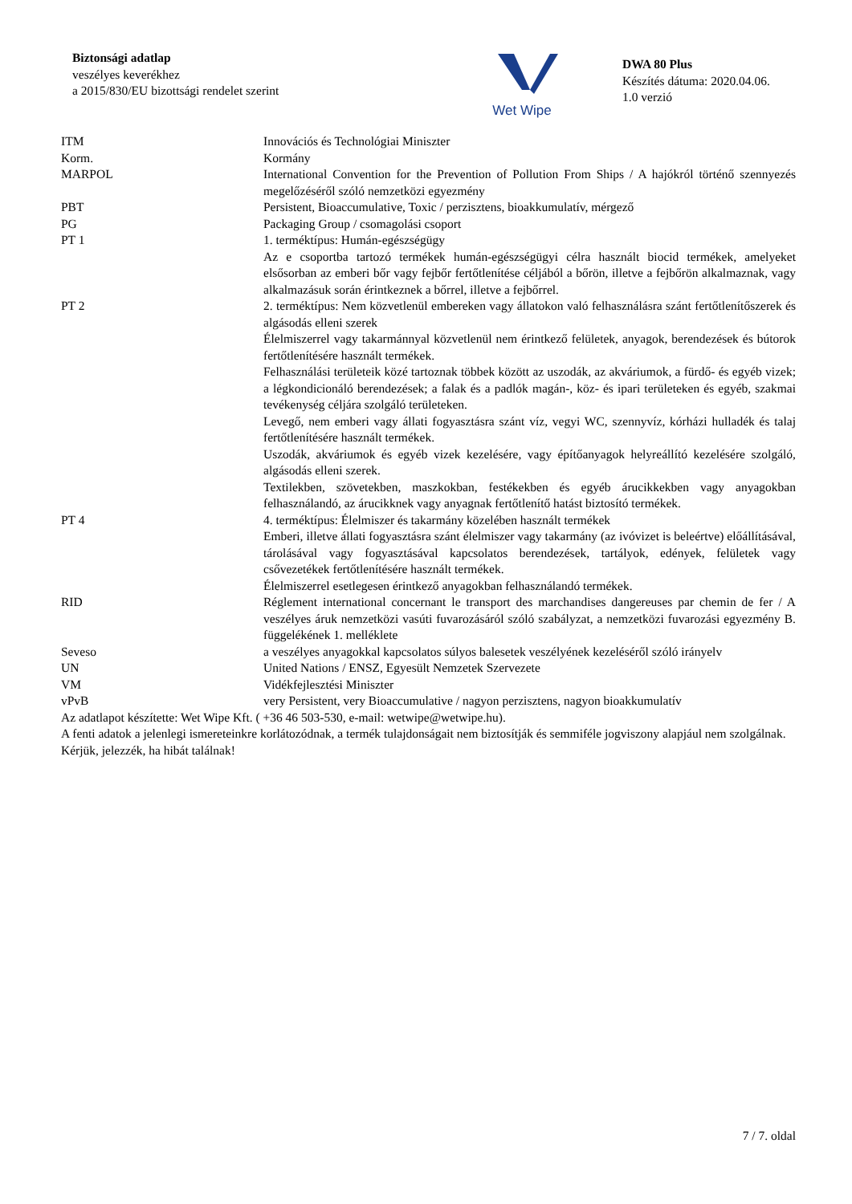Biztonsági adatlap
veszélyes keverékhez
a 2015/830/EU bizottsági rendelet szerint
Wet Wipe
DWA 80 Plus
Készítés dátuma: 2020.04.06.
1.0 verzió
| ITM | Innovációs és Technológiai Miniszter |
| Korm. | Kormány |
| MARPOL | International Convention for the Prevention of Pollution From Ships / A hajókról történő szennyezés megelőzéséről szóló nemzetközi egyezmény |
| PBT | Persistent, Bioaccumulative, Toxic / perzisztens, bioakkumulatív, mérgező |
| PG | Packaging Group / csomagolási csoport |
| PT 1 | 1. terméktípus: Humán-egészségügy Az e csoportba tartozó termékek humán-egészségügyi célra használt biocid termékek, amelyeket elsősorban az emberi bőr vagy fejbőr fertőtlenítése céljából a bőrön, illetve a fejbőrön alkalmaznak, vagy alkalmazásuk során érintkeznek a bőrrel, illetve a fejbőrrel. |
| PT 2 | 2. terméktípus: Nem közvetlenül embereken vagy állatokon való felhasználásra szánt fertőtlenítőszerek és algásodás elleni szerek Élelmiszerrel vagy takarmánnyal közvetlenül nem érintkező felületek, anyagok, berendezések és bútorok fertőtlenítésére használt termékek. Felhasználási területeik közé tartoznak többek között az uszodák, az akváriumok, a fürdő- és egyéb vizek; a légkondicionáló berendezések; a falak és a padlók magán-, köz- és ipari területeken és egyéb, szakmai tevékenység céljára szolgáló területeken. Levegő, nem emberi vagy állati fogyasztásra szánt víz, vegyi WC, szennyvíz, kórházi hulladék és talaj fertőtlenítésére használt termékek. Uszodák, akváriumok és egyéb vizek kezelésére, vagy építőanyagok helyreállító kezelésére szolgáló, algásodás elleni szerek. Textilekben, szövetekben, maszkokban, festékekben és egyéb árucikkekben vagy anyagokban felhasználandó, az árucikknek vagy anyagnak fertőtlenítő hatást biztosító termékek. |
| PT 4 | 4. terméktípus: Élelmiszer és takarmány közelében használt termékek Emberi, illetve állati fogyasztásra szánt élelmiszer vagy takarmány (az ivóvizet is beleértve) előállításával, tárolásával vagy fogyasztásával kapcsolatos berendezések, tartályok, edények, felületek vagy csővezetékek fertőtlenítésére használt termékek. Élelmiszerrel esetlegesen érintkező anyagokban felhasználandó termékek. |
| RID | Réglement international concernant le transport des marchandises dangereuses par chemin de fer / A veszélyes áruk nemzetközi vasúti fuvarozásáról szóló szabályzat, a nemzetközi fuvarozási egyezmény B. függelékének 1. melléklete |
| Seveso | a veszélyes anyagokkal kapcsolatos súlyos balesetek veszélyének kezeléséről szóló irányelv |
| UN | United Nations / ENSZ, Egyesült Nemzetek Szervezete |
| VM | Vidékfejlesztési Miniszter |
| vPvB | very Persistent, very Bioaccumulative / nagyon perzisztens, nagyon bioakkumulatív |
Az adatlapot készítette: Wet Wipe Kft. ( +36 46 503-530, e-mail: wetwipe@wetwipe.hu).
A fenti adatok a jelenlegi ismereteinkre korlátozódnak, a termék tulajdonságait nem biztosítják és semmiféle jogviszony alapjául nem szolgálnak. Kérjük, jelezzék, ha hibát találnak!
7 / 7. oldal